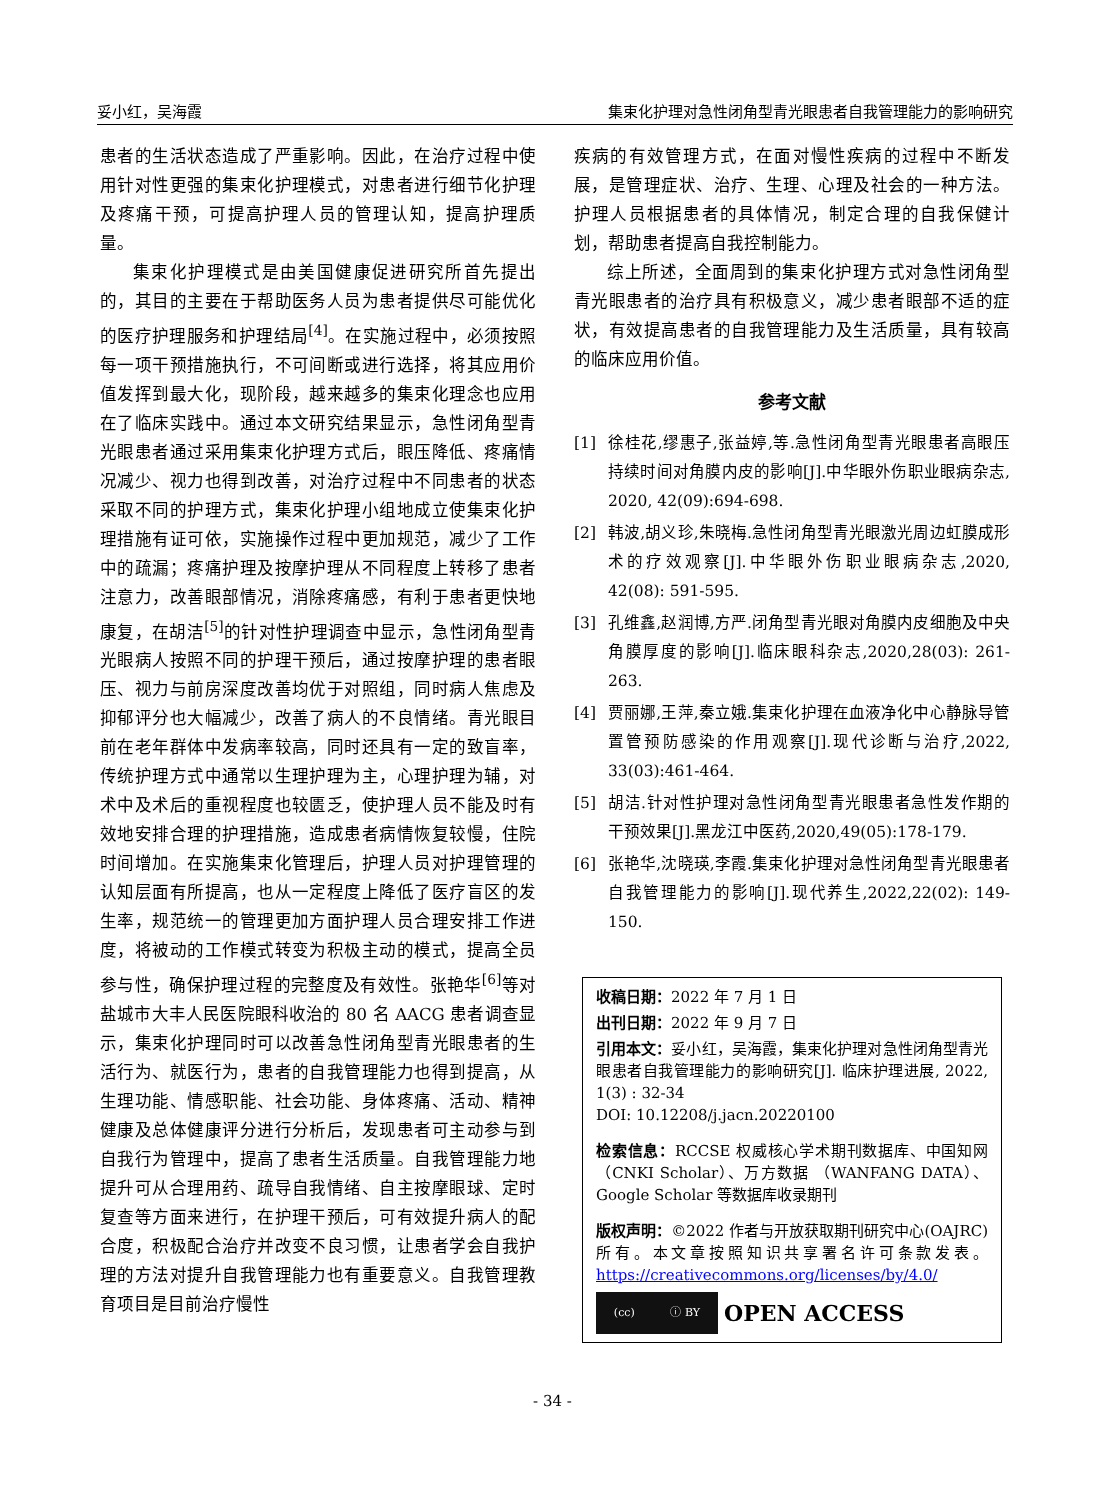妥小红，吴海霞 集束化护理对急性闭角型青光眼患者自我管理能力的影响研究
患者的生活状态造成了严重影响。因此，在治疗过程中使用针对性更强的集束化护理模式，对患者进行细节化护理及疼痛干预，可提高护理人员的管理认知，提高护理质量。
集束化护理模式是由美国健康促进研究所首先提出的，其目的主要在于帮助医务人员为患者提供尽可能优化的医疗护理服务和护理结局<sup>[4]</sup>。在实施过程中，必须按照每一项干预措施执行，不可间断或进行选择，将其应用价值发挥到最大化，现阶段，越来越多的集束化理念也应用在了临床实践中。通过本文研究结果显示，急性闭角型青光眼患者通过采用集束化护理方式后，眼压降低、疼痛情况减少、视力也得到改善，对治疗过程中不同患者的状态采取不同的护理方式，集束化护理小组地成立使集束化护理措施有证可依，实施操作过程中更加规范，减少了工作中的疏漏；疼痛护理及按摩护理从不同程度上转移了患者注意力，改善眼部情况，消除疼痛感，有利于患者更快地康复，在胡洁<sup>[5]</sup>的针对性护理调查中显示，急性闭角型青光眼病人按照不同的护理干预后，通过按摩护理的患者眼压、视力与前房深度改善均优于对照组，同时病人焦虑及抑郁评分也大幅减少，改善了病人的不良情绪。青光眼目前在老年群体中发病率较高，同时还具有一定的致盲率，传统护理方式中通常以生理护理为主，心理护理为辅，对术中及术后的重视程度也较匮乏，使护理人员不能及时有效地安排合理的护理措施，造成患者病情恢复较慢，住院时间增加。在实施集束化管理后，护理人员对护理管理的认知层面有所提高，也从一定程度上降低了医疗盲区的发生率，规范统一的管理更加方面护理人员合理安排工作进度，将被动的工作模式转变为积极主动的模式，提高全员参与性，确保护理过程的完整度及有效性。张艳华<sup>[6]</sup>等对盐城市大丰人民医院眼科收治的 80 名 AACG 患者调查显示，集束化护理同时可以改善急性闭角型青光眼患者的生活行为、就医行为，患者的自我管理能力也得到提高，从生理功能、情感职能、社会功能、身体疼痛、活动、精神健康及总体健康评分进行分析后，发现患者可主动参与到自我行为管理中，提高了患者生活质量。自我管理能力地提升可从合理用药、疏导自我情绪、自主按摩眼球、定时复查等方面来进行，在护理干预后，可有效提升病人的配合度，积极配合治疗并改变不良习惯，让患者学会自我护理的方法对提升自我管理能力也有重要意义。自我管理教育项目是目前治疗慢性
疾病的有效管理方式，在面对慢性疾病的过程中不断发展，是管理症状、治疗、生理、心理及社会的一种方法。护理人员根据患者的具体情况，制定合理的自我保健计划，帮助患者提高自我控制能力。
综上所述，全面周到的集束化护理方式对急性闭角型青光眼患者的治疗具有积极意义，减少患者眼部不适的症状，有效提高患者的自我管理能力及生活质量，具有较高的临床应用价值。
参考文献
[1] 徐桂花,缪惠子,张益婷,等.急性闭角型青光眼患者高眼压持续时间对角膜内皮的影响[J].中华眼外伤职业眼病杂志, 2020, 42(09):694-698.
[2] 韩波,胡义珍,朱晓梅.急性闭角型青光眼激光周边虹膜成形术的疗效观察[J].中华眼外伤职业眼病杂志,2020, 42(08): 591-595.
[3] 孔维鑫,赵润博,方严.闭角型青光眼对角膜内皮细胞及中央角膜厚度的影响[J].临床眼科杂志,2020,28(03): 261-263.
[4] 贾丽娜,王萍,秦立娥.集束化护理在血液净化中心静脉导管置管预防感染的作用观察[J].现代诊断与治疗,2022, 33(03):461-464.
[5] 胡洁.针对性护理对急性闭角型青光眼患者急性发作期的干预效果[J].黑龙江中医药,2020,49(05):178-179.
[6] 张艳华,沈晓瑛,李霞.集束化护理对急性闭角型青光眼患者自我管理能力的影响[J].现代养生,2022,22(02): 149-150.
收稿日期：2022 年 7 月 1 日
出刊日期：2022 年 9 月 7 日
引用本文：妥小红，吴海霞，集束化护理对急性闭角型青光眼患者自我管理能力的影响研究[J]. 临床护理进展, 2022, 1(3) : 32-34
DOI: 10.12208/j.jacn.20220100
检索信息：RCCSE 权威核心学术期刊数据库、中国知网（CNKI Scholar）、万方数据 （WANFANG DATA）、Google Scholar 等数据库收录期刊
版权声明：©2022 作者与开放获取期刊研究中心(OAJRC)所有。本文章按照知识共享署名许可条款发表。https://creativecommons.org/licenses/by/4.0/
(cc) ⓘ BY
OPEN ACCESS
- 34 -